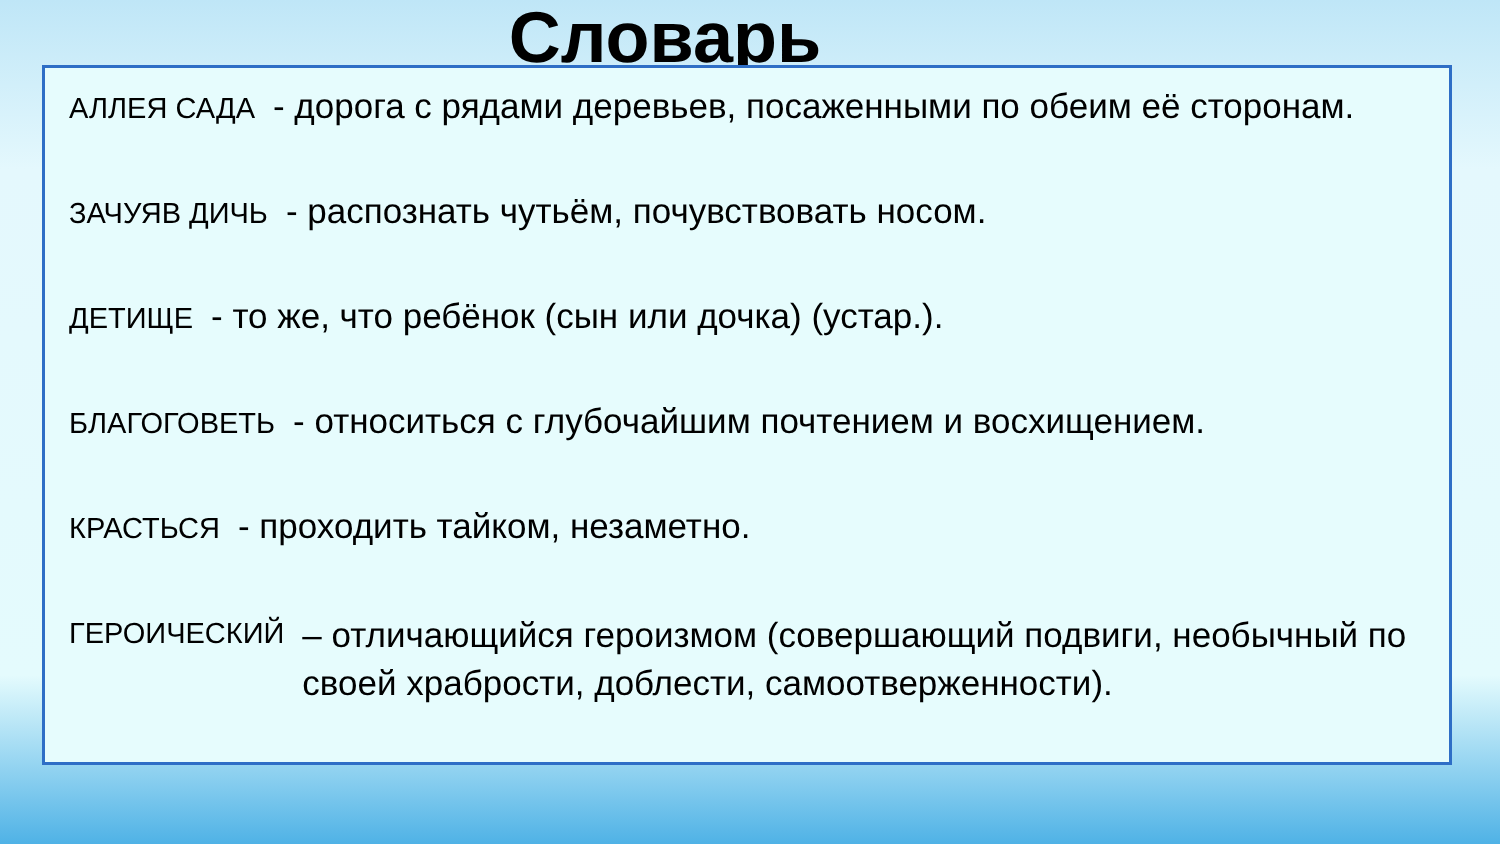Словарь
АЛЛЕЯ САДА - дорога с рядами деревьев, посаженными по обеим её сторонам.
ЗАЧУЯВ ДИЧЬ - распознать чутьём, почувствовать носом.
ДЕТИЩЕ - то же, что ребёнок (сын или дочка) (устар.).
БЛАГОГОВЕТЬ - относиться с глубочайшим почтением и восхищением.
КРАСТЬСЯ - проходить тайком, незаметно.
ГЕРОИЧЕСКИЙ – отличающийся героизмом (совершающий подвиги, необычный по своей храбрости, доблести, самоотверженности).